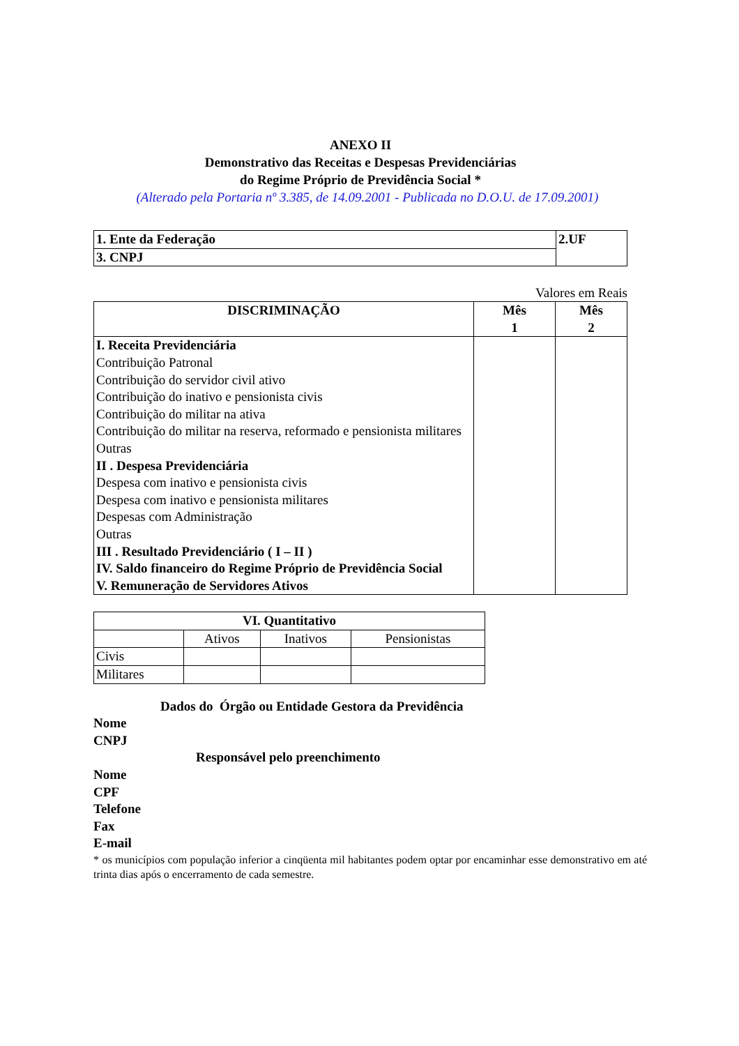ANEXO II
Demonstrativo das Receitas e Despesas Previdenciárias
do Regime Próprio de Previdência Social *
(Alterado pela Portaria nº 3.385, de 14.09.2001 - Publicada no D.O.U. de 17.09.2001)
| 1. Ente da Federação | 2.UF |
| 3. CNPJ | |
Valores em Reais
| DISCRIMINAÇÃO | Mês 1 | Mês 2 |
| --- | --- | --- |
| I. Receita Previdenciária Contribuição Patronal Contribuição do servidor civil ativo Contribuição do inativo e pensionista civis Contribuição do militar na ativa Contribuição do militar na reserva, reformado e pensionista militares Outras II . Despesa Previdenciária Despesa com inativo e pensionista civis Despesa com inativo e pensionista militares Despesas com Administração Outras III . Resultado Previdenciário ( I – II ) IV. Saldo financeiro do Regime Próprio de Previdência Social V. Remuneração de Servidores Ativos | | |
| VI. Quantitativo | | | |
| --- | --- | --- | --- |
| | Ativos | Inativos | Pensionistas |
| Civis | | | |
| Militares | | | |
Dados do Órgão ou Entidade Gestora da Previdência
Nome
CNPJ
Responsável pelo preenchimento
Nome
CPF
Telefone
Fax
E-mail
* os municípios com população inferior a cinqüenta mil habitantes podem optar por encaminhar esse demonstrativo em até trinta dias após o encerramento de cada semestre.